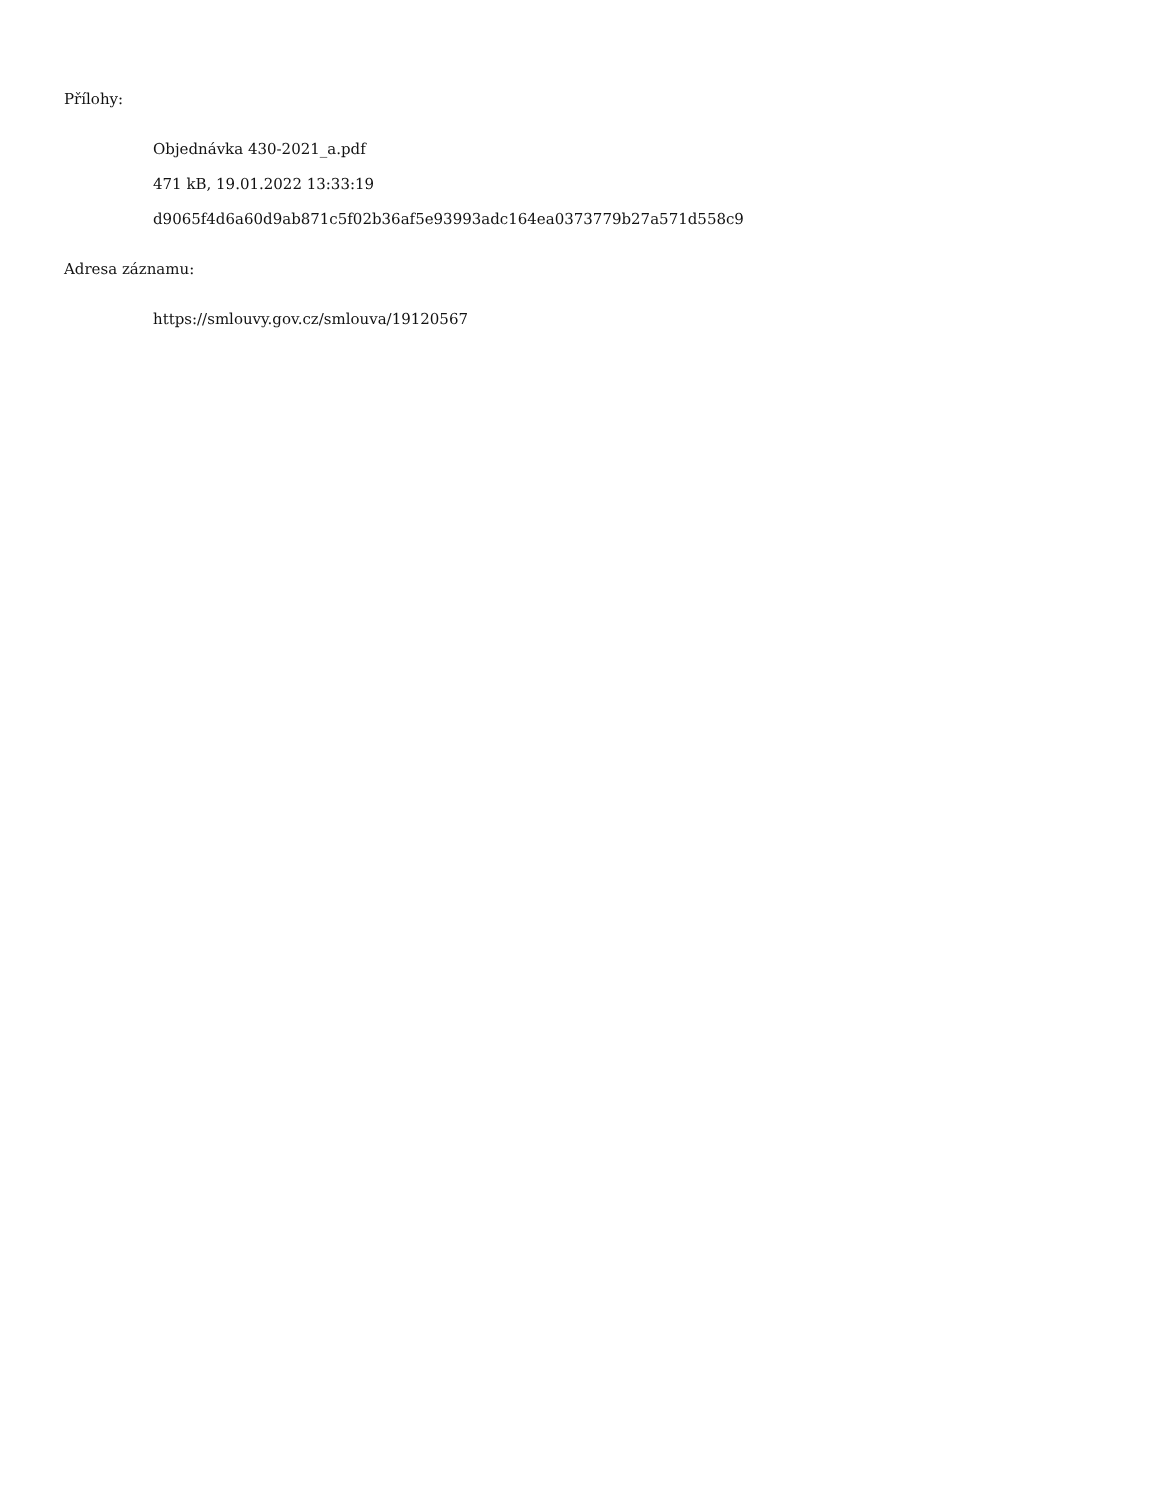Přílohy:
Objednávka 430-2021_a.pdf
471 kB, 19.01.2022 13:33:19
d9065f4d6a60d9ab871c5f02b36af5e93993adc164ea0373779b27a571d558c9
Adresa záznamu:
https://smlouvy.gov.cz/smlouva/19120567